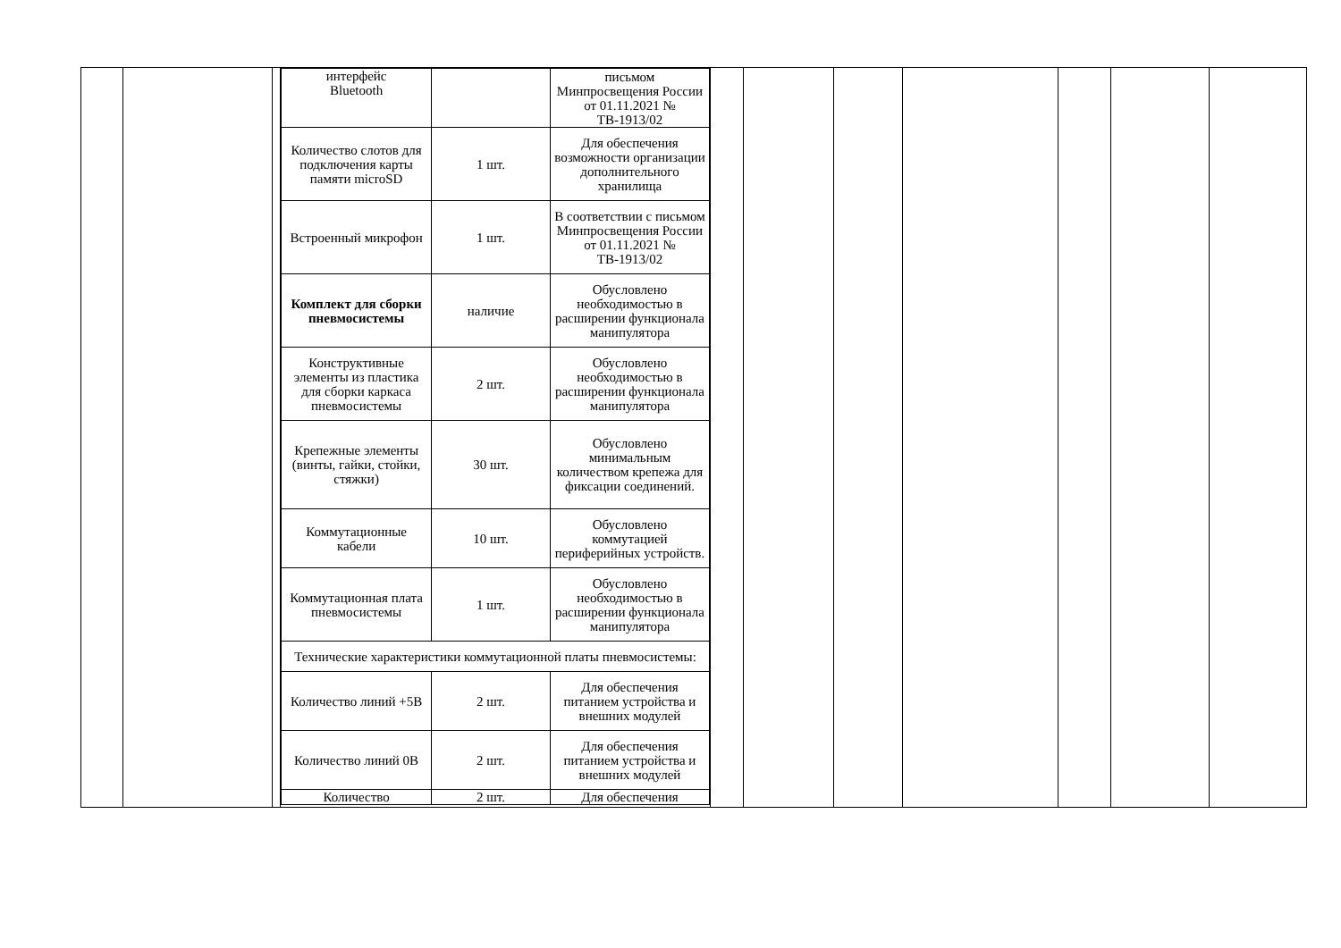| | | | / интерфейс Bluetooth / / письмом Минпросвещения России от 01.11.2021 № ТВ-1913/02 / / Количество слотов для подключения карты памяти microSD / 1 шт. / Для обеспечения возможности организации дополнительного хранилища / / Встроенный микрофон / 1 шт. / В соответствии с письмом Минпросвещения России от 01.11.2021 № ТВ-1913/02 / / Комплект для сборки пневмосистемы / наличие / Обусловлено необходимостью в расширении функционала манипулятора / / Конструктивные элементы из пластика для сборки каркаса пневмосистемы / 2 шт. / Обусловлено необходимостью в расширении функционала манипулятора / / Крепежные элементы (винты, гайки, стойки, стяжки) / 30 шт. / Обусловлено минимальным количеством крепежа для фиксации соединений. / / Коммутационные кабели / 10 шт. / Обусловлено коммутацией периферийных устройств. / / Коммутационная плата пневмосистемы / 1 шт. / Обусловлено необходимостью в расширении функционала манипулятора / / Технические характеристики коммутационной платы пневмосистемы: / / / / Количество линий +5В / 2 шт. / Для обеспечения питанием устройства и внешних модулей / / Количество линий 0В / 2 шт. / Для обеспечения питанием устройства и внешних модулей / / Количество / 2 шт. / Для обеспечения / | | | | | | | |